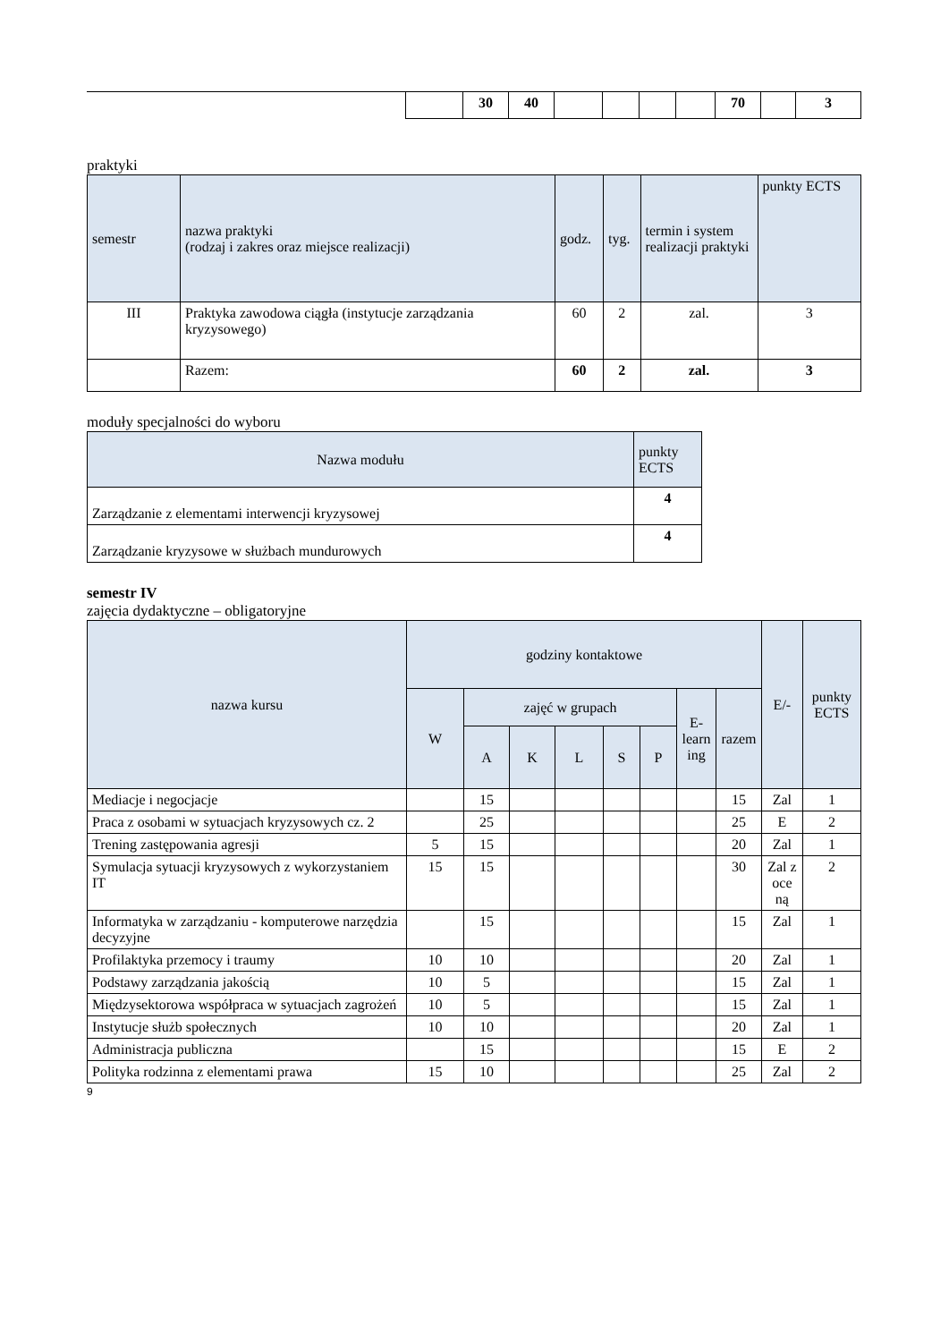| | | 30 | 40 | | | | | 70 | | 3 |
praktyki
| semestr | nazwa praktyki (rodzaj i zakres oraz miejsce realizacji) | godz. | tyg. | termin i system realizacji praktyki | punkty ECTS |
| --- | --- | --- | --- | --- | --- |
| III | Praktyka zawodowa ciągła (instytucje zarządzania kryzysowego) | 60 | 2 | zal. | 3 |
| | Razem: | 60 | 2 | zal. | 3 |
moduły specjalności do wyboru
| Nazwa modułu | punkty ECTS |
| --- | --- |
| Zarządzanie z elementami interwencji kryzysowej | 4 |
| Zarządzanie kryzysowe w służbach mundurowych | 4 |
semestr IV
zajęcia dydaktyczne – obligatoryjne
| nazwa kursu | godziny kontaktowe | | | | | | | | E/- | punkty ECTS |
| --- | --- | --- | --- | --- | --- | --- | --- | --- | --- | --- |
| | W | zajęć w grupach | | | | | E-learn ing | razem | | |
| | | A | K | L | S | P | | | | |
| Mediacje i negocjacje | | 15 | | | | | | 15 | Zal | 1 |
| Praca z osobami w sytuacjach kryzysowych cz. 2 | | 25 | | | | | | 25 | E | 2 |
| Trening zastępowania agresji | 5 | 15 | | | | | | 20 | Zal | 1 |
| Symulacja sytuacji kryzysowych z wykorzystaniem IT | 15 | 15 | | | | | | 30 | Zal z oce ną | 2 |
| Informatyka w zarządzaniu - komputerowe narzędzia decyzyjne | | 15 | | | | | | 15 | Zal | 1 |
| Profilaktyka przemocy i traumy | 10 | 10 | | | | | | 20 | Zal | 1 |
| Podstawy zarządzania jakością | 10 | 5 | | | | | | 15 | Zal | 1 |
| Międzysektorowa współpraca w sytuacjach zagrożeń | 10 | 5 | | | | | | 15 | Zal | 1 |
| Instytucje służb społecznych | 10 | 10 | | | | | | 20 | Zal | 1 |
| Administracja publiczna | | 15 | | | | | | 15 | E | 2 |
| Polityka rodzinna z elementami prawa | 15 | 10 | | | | | | 25 | Zal | 2 |
9